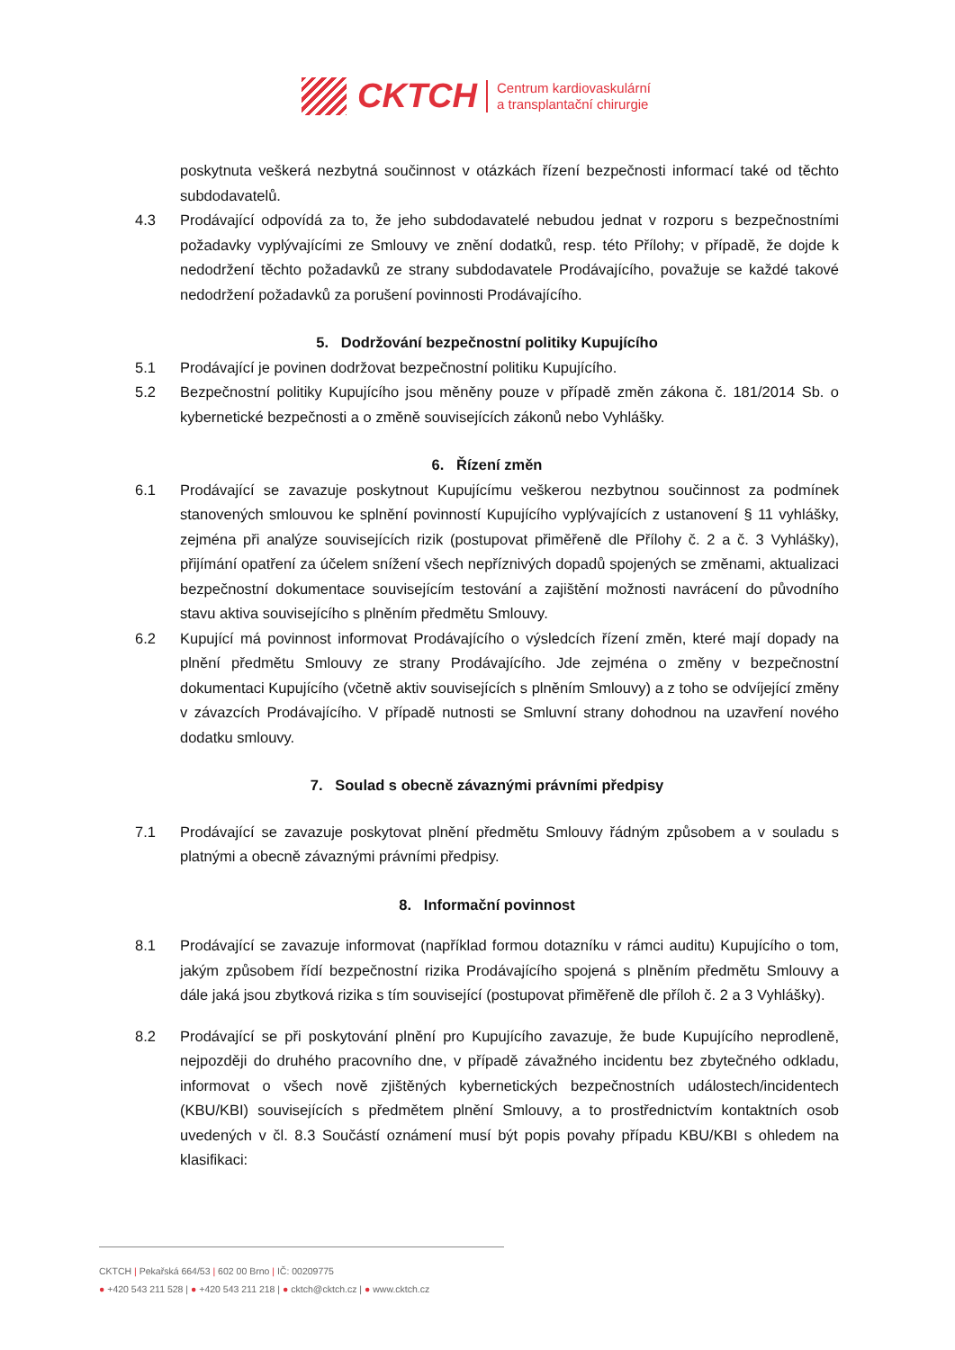CKTCH
Centrum kardiovaskulární
a transplantační chirurgie
poskytnuta veškerá nezbytná součinnost v otázkách řízení bezpečnosti informací také od těchto subdodavatelů.
4.3 Prodávající odpovídá za to, že jeho subdodavatelé nebudou jednat v rozporu s bezpečnostními požadavky vyplývajícími ze Smlouvy ve znění dodatků, resp. této Přílohy; v případě, že dojde k nedodržení těchto požadavků ze strany subdodavatele Prodávajícího, považuje se každé takové nedodržení požadavků za porušení povinnosti Prodávajícího.
5. Dodržování bezpečnostní politiky Kupujícího
5.1 Prodávající je povinen dodržovat bezpečnostní politiku Kupujícího.
5.2 Bezpečnostní politiky Kupujícího jsou měněny pouze v případě změn zákona č. 181/2014 Sb. o kybernetické bezpečnosti a o změně souvisejících zákonů nebo Vyhlášky.
6. Řízení změn
6.1 Prodávající se zavazuje poskytnout Kupujícímu veškerou nezbytnou součinnost za podmínek stanovených smlouvou ke splnění povinností Kupujícího vyplývajících z ustanovení § 11 vyhlášky, zejména při analýze souvisejících rizik (postupovat přiměřeně dle Přílohy č. 2 a č. 3 Vyhlášky), přijímání opatření za účelem snížení všech nepříznivých dopadů spojených se změnami, aktualizaci bezpečnostní dokumentace souvisejícím testování a zajištění možnosti navrácení do původního stavu aktiva souvisejícího s plněním předmětu Smlouvy.
6.2 Kupující má povinnost informovat Prodávajícího o výsledcích řízení změn, které mají dopady na plnění předmětu Smlouvy ze strany Prodávajícího. Jde zejména o změny v bezpečnostní dokumentaci Kupujícího (včetně aktiv souvisejících s plněním Smlouvy) a z toho se odvíjející změny v závazcích Prodávajícího. V případě nutnosti se Smluvní strany dohodnou na uzavření nového dodatku smlouvy.
7. Soulad s obecně závaznými právními předpisy
7.1 Prodávající se zavazuje poskytovat plnění předmětu Smlouvy řádným způsobem a v souladu s platnými a obecně závaznými právními předpisy.
8. Informační povinnost
8.1 Prodávající se zavazuje informovat (například formou dotazníku v rámci auditu) Kupujícího o tom, jakým způsobem řídí bezpečnostní rizika Prodávajícího spojená s plněním předmětu Smlouvy a dále jaká jsou zbytková rizika s tím související (postupovat přiměřeně dle příloh č. 2 a 3 Vyhlášky).
8.2 Prodávající se při poskytování plnění pro Kupujícího zavazuje, že bude Kupujícího neprodleně, nejpozději do druhého pracovního dne, v případě závažného incidentu bez zbytečného odkladu, informovat o všech nově zjištěných kybernetických bezpečnostních událostech/incidentech (KBU/KBI) souvisejících s předmětem plnění Smlouvy, a to prostřednictvím kontaktních osob uvedených v čl. 8.3 Součástí oznámení musí být popis povahy případu KBU/KBI s ohledem na klasifikaci:
CKTCH | Pekařská 664/53 | 602 00 Brno | IČ: 00209775
● +420 543 211 528 | ● +420 543 211 218 | ● cktch@cktch.cz | ● www.cktch.cz